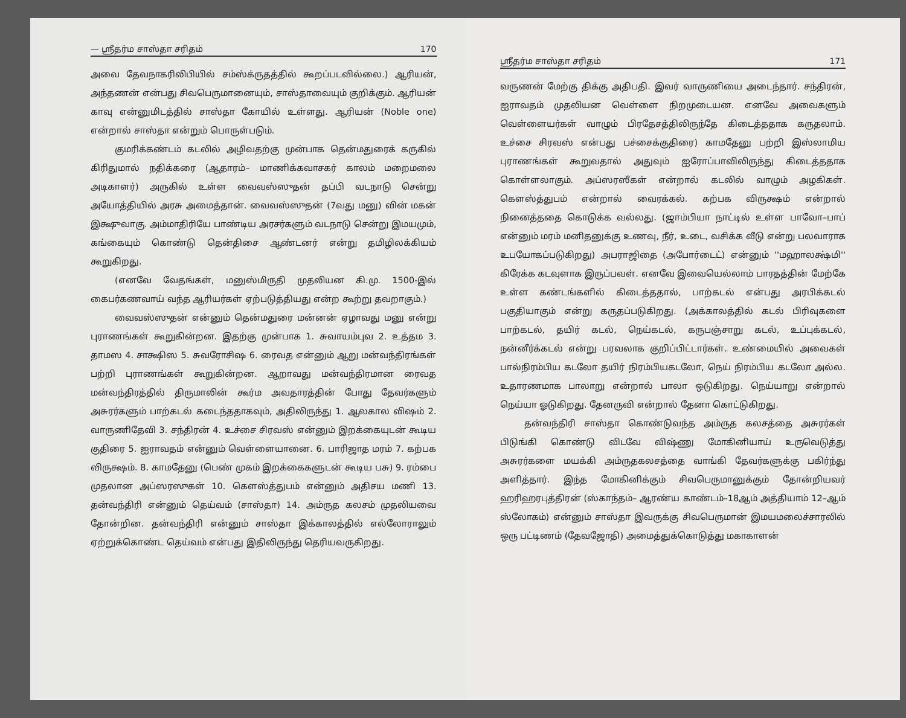— ஸ்ரீதர்ம சாஸ்தா சரிதம் 170
அவை தேவநாகரிலிபியில் சம்ஸ்க்ருதத்தில் கூறப்படவில்லை.) ஆரியன், அந்தணன் என்பது சிவபெருமானையும், சாஸ்தாவையும் குறிக்கும். ஆரியன் காவு என்னுமிடத்தில் சாஸ்தா கோயில் உள்ளது. ஆரியன் (Noble one) என்றால் சாஸ்தா என்றும் பொருள்படும்.
குமரிக்கண்டம் கடலில் அழிவதற்கு முன்பாக தென்மதுரைக் கருகில் கிரிதுமால் நதிக்கரை (ஆதாரம்– மாணிக்கவாசகர் காலம் மறைமலை அடிகாளர்) அருகில் உள்ள வைவஸ்ஸுதன் தப்பி வடநாடு சென்று அயோத்தியில் அரசு அமைத்தான். வைவஸ்ஸுதன் (7வது மனு) வின் மகன் இக்ஷுவாகு. அம்மாதிரியே பாண்டிய அரசர்களும் வடநாடு சென்று இமயமும், கங்கையும் கொண்டு தென்திசை ஆண்டனர் என்று தமிழிலக்கியம் கூறுகிறது.
(எனவே வேதங்கள், மனுஸ்மிருதி முதலியன கி.மு. 1500-இல் கைபர்கணவாய் வந்த ஆரியர்கள் ஏற்படுத்தியது என்ற கூற்று தவறாகும்.)
வைவஸ்ஸுதன் என்னும் தென்மதுரை மன்னன் ஏழாவது மனு என்று புராணங்கள் கூறுகின்றன. இதற்கு முன்பாக 1. சுவாயம்புவ 2. உத்தம 3. தாமஸ 4. சாக்ஷிஸ 5. சுவரோசிஷ 6. ரைவத என்னும் ஆறு மன்வந்திரங்கள் பற்றி புராணங்கள் கூறுகின்றன. ஆறாவது மன்வந்திரமான ரைவத மன்வந்திரத்தில் திருமாலின் கூர்ம அவதாரத்தின் போது தேவர்களும் அசுரர்களும் பாற்கடல் கடைந்ததாகவும், அதிலிருந்து 1. ஆலகால விஷம் 2. வாருணிதேவி 3. சந்திரன் 4. உச்சை சிரவஸ் என்னும் இறக்கையுடன் கூடிய குதிரை 5. ஐராவதம் என்னும் வெள்ளையானை. 6. பாரிஜாத மரம் 7. கற்பக விருக்ஷம். 8. காமதேனு (பெண் முகம் இறக்கைகளுடன் கூடிய பசு) 9. ரம்பை முதலான அப்ஸரஸுகள் 10. கௌஸ்த்துபம் என்னும் அதிசய மணி 13. தன்வந்திரி என்னும் தெய்வம் (சாஸ்தா) 14. அம்ருத கலசம் முதலியவை தோன்றின. தன்வந்திரி என்னும் சாஸ்தா இக்காலத்தில் எல்லோராலும் ஏற்றுக்கொண்ட தெய்வம் என்பது இதிலிருந்து தெரியவருகிறது.
ஸ்ரீதர்ம சாஸ்தா சரிதம் 171
வருணன் மேற்கு திக்கு அதிபதி. இவர் வாருணியை அடைந்தார். சந்திரன், ஐராவதம் முதலியன வெள்ளை நிறமுடையன. எனவே அவைகளும் வெள்ளையர்கள் வாழும் பிரதேசத்திலிருந்தே கிடைத்ததாக கருதலாம். உச்சை சிரவஸ் என்பது பச்சைக்குதிரை) காமதேனு பற்றி இஸ்லாமிய புராணங்கள் கூறுவதால் அதுவும் ஐரோப்பாவிலிருந்து கிடைத்ததாக கொள்ளலாகும். அப்ஸரஸீகள் என்றால் கடலில் வாழும் அழகிகள். கௌஸ்த்துபம் என்றால் வைரக்கல். கற்பக விருக்ஷம் என்றால் நினைத்ததை கொடுக்க வல்லது. (ஜாம்பியா நாட்டில் உள்ள பாவோ–பாப் என்னும் மரம் மனிதனுக்கு உணவு, நீர், உடை, வசிக்க வீடு என்று பலவாராக உபயோகப்படுகிறது) அபராஜிதை (அபோர்டைட்) என்னும் ''மஹாலக்ஷ்மி'' கிரேக்க கடவுளாக இருப்பவள். எனவே இவையெல்லாம் பாரதத்தின் மேற்கே உள்ள கண்டங்களில் கிடைத்ததால், பாற்கடல் என்பது அரபிக்கடல் பகுதியாகும் என்று கருதப்படுகிறது. (அக்காலத்தில் கடல் பிரிவுகளை பாற்கடல், தயிர் கடல், நெய்கடல், கருபஞ்சாறு கடல், உப்புக்கடல், நன்னீர்க்கடல் என்று பரவலாக குறிப்பிட்டார்கள். உண்மையில் அவைகள் பால்நிரம்பிய கடலோ தயிர் நிரம்பியகடலோ, நெய் நிரம்பிய கடலோ அல்ல. உதாரணமாக பாலாறு என்றால் பாலா ஒடுகிறது. நெய்யாறு என்றால் நெய்யா ஓடுகிறது. தேனருவி என்றால் தேனா கொட்டுகிறது.
தன்வந்திரி சாஸ்தா கொண்டுவந்த அம்ருத கலசத்தை அசுரர்கள் பிடுங்கி கொண்டு விடவே விஷ்ணு மோகினியாய் உருவெடுத்து அசுரர்களை மயக்கி அம்ருதகலசத்தை வாங்கி தேவர்களுக்கு பகிர்ந்து அளித்தார். இந்த மோகினிக்கும் சிவபெருமானுக்கும் தோன்றியவர் ஹரிஹரபுத்திரன் (ஸ்காந்தம்– ஆரண்ய காண்டம்–18ஆம் அத்தியாம் 12–ஆம் ஸ்லோகம்) என்னும் சாஸ்தா இவருக்கு சிவபெருமான் இமயமலைச்சாரலில் ஒரு பட்டிணம் (தேவஜோதி) அமைத்துக்கொடுத்து மகாகாளன்